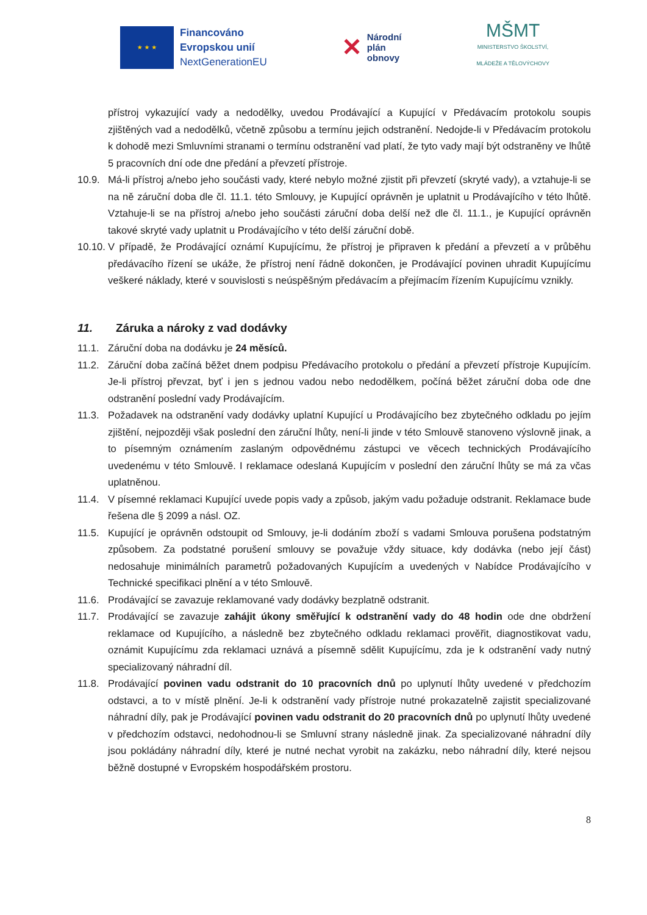★ ★ ★
Financováno
Evropskou unií
NextGenerationEU
✕ Národní
plán
obnovy
MŠMT
MINISTERSTVO ŠKOLSTVÍ,
MLÁDEŽE A TĚLOVÝCHOVY
přístroj vykazující vady a nedodělky, uvedou Prodávající a Kupující v Předávacím protokolu soupis zjištěných vad a nedodělků, včetně způsobu a termínu jejich odstranění. Nedojde-li v Předávacím protokolu k dohodě mezi Smluvními stranami o termínu odstranění vad platí, že tyto vady mají být odstraněny ve lhůtě 5 pracovních dní ode dne předání a převzetí přístroje.
10.9. Má-li přístroj a/nebo jeho součásti vady, které nebylo možné zjistit při převzetí (skryté vady), a vztahuje-li se na ně záruční doba dle čl. 11.1. této Smlouvy, je Kupující oprávněn je uplatnit u Prodávajícího v této lhůtě. Vztahuje-li se na přístroj a/nebo jeho součásti záruční doba delší než dle čl. 11.1., je Kupující oprávněn takové skryté vady uplatnit u Prodávajícího v této delší záruční době.
10.10.
V případě, že Prodávající oznámí Kupujícímu, že přístroj je připraven k předání a převzetí a v průběhu předávacího řízení se ukáže, že přístroj není řádně dokončen, je Prodávající povinen uhradit Kupujícímu veškeré náklady, které v souvislosti s neúspěšným předávacím a přejímacím řízením Kupujícímu vznikly.
11. Záruka a nároky z vad dodávky
11.1. Záruční doba na dodávku je 24 měsíců.
11.2. Záruční doba začíná běžet dnem podpisu Předávacího protokolu o předání a převzetí přístroje Kupujícím. Je-li přístroj převzat, byť i jen s jednou vadou nebo nedodělkem, počíná běžet záruční doba ode dne odstranění poslední vady Prodávajícím.
11.3. Požadavek na odstranění vady dodávky uplatní Kupující u Prodávajícího bez zbytečného odkladu po jejím zjištění, nejpozději však poslední den záruční lhůty, není-li jinde v této Smlouvě stanoveno výslovně jinak, a to písemným oznámením zaslaným odpovědnému zástupci ve věcech technických Prodávajícího uvedenému v této Smlouvě. I reklamace odeslaná Kupujícím v poslední den záruční lhůty se má za včas uplatněnou.
11.4. V písemné reklamaci Kupující uvede popis vady a způsob, jakým vadu požaduje odstranit. Reklamace bude řešena dle § 2099 a násl. OZ.
11.5. Kupující je oprávněn odstoupit od Smlouvy, je-li dodáním zboží s vadami Smlouva porušena podstatným způsobem. Za podstatné porušení smlouvy se považuje vždy situace, kdy dodávka (nebo její část) nedosahuje minimálních parametrů požadovaných Kupujícím a uvedených v Nabídce Prodávajícího v Technické specifikaci plnění a v této Smlouvě.
11.6. Prodávající se zavazuje reklamované vady dodávky bezplatně odstranit.
11.7. Prodávající se zavazuje zahájit úkony směřující k odstranění vady do 48 hodin ode dne obdržení reklamace od Kupujícího, a následně bez zbytečného odkladu reklamaci prověřit, diagnostikovat vadu, oznámit Kupujícímu zda reklamaci uznává a písemně sdělit Kupujícímu, zda je k odstranění vady nutný specializovaný náhradní díl.
11.8. Prodávající povinen vadu odstranit do 10 pracovních dnů po uplynutí lhůty uvedené v předchozím odstavci, a to v místě plnění. Je-li k odstranění vady přístroje nutné prokazatelně zajistit specializované náhradní díly, pak je Prodávající povinen vadu odstranit do 20 pracovních dnů po uplynutí lhůty uvedené v předchozím odstavci, nedohodnou-li se Smluvní strany následně jinak. Za specializované náhradní díly jsou pokládány náhradní díly, které je nutné nechat vyrobit na zakázku, nebo náhradní díly, které nejsou běžně dostupné v Evropském hospodářském prostoru.
8